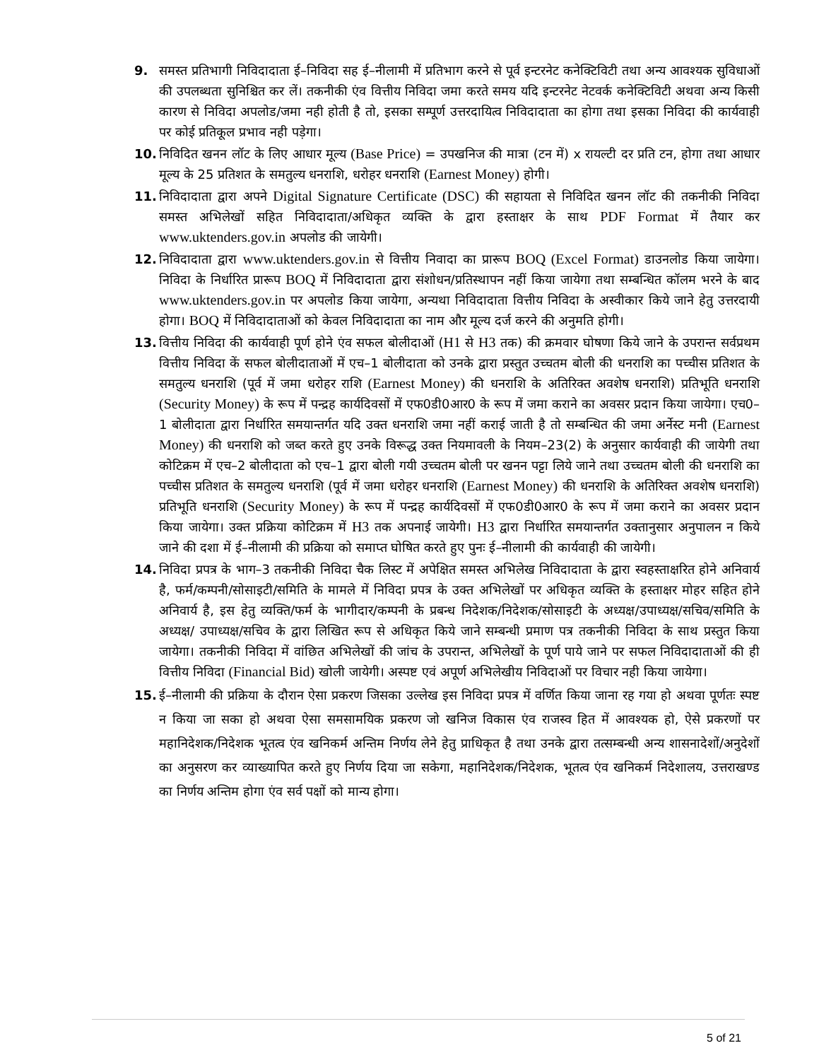9. समस्त प्रतिभागी निविदादाता ई–निविदा सह ई–नीलामी में प्रतिभाग करने से पूर्व इन्टरनेट कनेक्टिविटी तथा अन्य आवश्यक सुविधाओं की उपलब्धता सुनिश्चित कर लें। तकनीकी एंव वित्तीय निविदा जमा करते समय यदि इन्टरनेट नेटवर्क कनेक्टिविटी अथवा अन्य किसी कारण से निविदा अपलोड/जमा नही होती है तो, इसका सम्पूर्ण उत्तरदायित्व निविदादाता का होगा तथा इसका निविदा की कार्यवाही पर कोई प्रतिकूल प्रभाव नही पड़ेगा।
10. निविदित खनन लॉट के लिए आधार मूल्य (Base Price) = उपखनिज की मात्रा (टन में) x रायल्टी दर प्रति टन, होगा तथा आधार मूल्य के 25 प्रतिशत के समतुल्य धनराशि, धरोहर धनराशि (Earnest Money) होगी।
11. निविदादाता द्वारा अपने Digital Signature Certificate (DSC) की सहायता से निविदित खनन लॉट की तकनीकी निविदा समस्त अभिलेखों सहित निविदादाता/अधिकृत व्यक्ति के द्वारा हस्ताक्षर के साथ PDF Format में तैयार कर www.uktenders.gov.in अपलोड की जायेगी।
12. निविदादाता द्वारा www.uktenders.gov.in से वित्तीय निवादा का प्रारूप BOQ (Excel Format) डाउनलोड किया जायेगा। निविदा के निर्धारित प्रारूप BOQ में निविदादाता द्वारा संशोधन/प्रतिस्थापन नहीं किया जायेगा तथा सम्बन्धित कॉलम भरने के बाद www.uktenders.gov.in पर अपलोड किया जायेगा, अन्यथा निविदादाता वित्तीय निविदा के अस्वीकार किये जाने हेतु उत्तरदायी होगा। BOQ में निविदादाताओं को केवल निविदादाता का नाम और मूल्य दर्ज करने की अनुमति होगी।
13. वित्तीय निविदा की कार्यवाही पूर्ण होने एंव सफल बोलीदाओं (H1 से H3 तक) की क्रमवार घोषणा किये जाने के उपरान्त सर्वप्रथम वित्तीय निविदा कें सफल बोलीदाताओं में एच–1 बोलीदाता को उनके द्वारा प्रस्तुत उच्चतम बोली की धनराशि का पच्चीस प्रतिशत के समतुल्य धनराशि (पूर्व में जमा धरोहर राशि (Earnest Money) की धनराशि के अतिरिक्त अवशेष धनराशि) प्रतिभूति धनराशि (Security Money) के रूप में पन्द्रह कार्यदिवसों में एफ0डी0आर0 के रूप में जमा कराने का अवसर प्रदान किया जायेगा। एच0–1 बोलीदाता द्वारा निर्धारित समयान्तर्गत यदि उक्त धनराशि जमा नहीं कराई जाती है तो सम्बन्धित की जमा अर्नेस्ट मनी (Earnest Money) की धनराशि को जब्त करते हुए उनके विरूद्ध उक्त नियमावली के नियम–23(2) के अनुसार कार्यवाही की जायेगी तथा कोटिक्रम में एच–2 बोलीदाता को एच–1 द्वारा बोली गयी उच्चतम बोली पर खनन पट्टा लिये जाने तथा उच्चतम बोली की धनराशि का पच्चीस प्रतिशत के समतुल्य धनराशि (पूर्व में जमा धरोहर धनराशि (Earnest Money) की धनराशि के अतिरिक्त अवशेष धनराशि) प्रतिभूति धनराशि (Security Money) के रूप में पन्द्रह कार्यदिवसों में एफ0डी0आर0 के रूप में जमा कराने का अवसर प्रदान किया जायेगा। उक्त प्रक्रिया कोटिक्रम में H3 तक अपनाई जायेगी। H3 द्वारा निर्धारित समयान्तर्गत उक्तानुसार अनुपालन न किये जाने की दशा में ई–नीलामी की प्रक्रिया को समाप्त घोषित करते हुए पुनः ई–नीलामी की कार्यवाही की जायेगी।
14. निविदा प्रपत्र के भाग–3 तकनीकी निविदा चैक लिस्ट में अपेक्षित समस्त अभिलेख निविदादाता के द्वारा स्वहस्ताक्षरित होने अनिवार्य है, फर्म/कम्पनी/सोसाइटी/समिति के मामले में निविदा प्रपत्र के उक्त अभिलेखों पर अधिकृत व्यक्ति के हस्ताक्षर मोहर सहित होने अनिवार्य है, इस हेतु व्यक्ति/फर्म के भागीदार/कम्पनी के प्रबन्ध निदेशक/निदेशक/सोसाइटी के अध्यक्ष/उपाध्यक्ष/सचिव/समिति के अध्यक्ष/ उपाध्यक्ष/सचिव के द्वारा लिखित रूप से अधिकृत किये जाने सम्बन्धी प्रमाण पत्र तकनीकी निविदा के साथ प्रस्तुत किया जायेगा। तकनीकी निविदा में वांछित अभिलेखों की जांच के उपरान्त, अभिलेखों के पूर्ण पाये जाने पर सफल निविदादाताओं की ही वित्तीय निविदा (Financial Bid) खोली जायेगी। अस्पष्ट एवं अपूर्ण अभिलेखीय निविदाओं पर विचार नही किया जायेगा।
15. ई–नीलामी की प्रक्रिया के दौरान ऐसा प्रकरण जिसका उल्लेख इस निविदा प्रपत्र में वर्णित किया जाना रह गया हो अथवा पूर्णतः स्पष्ट न किया जा सका हो अथवा ऐसा समसामयिक प्रकरण जो खनिज विकास एंव राजस्व हित में आवश्यक हो, ऐसे प्रकरणों पर महानिदेशक/निदेशक भूतत्व एंव खनिकर्म अन्तिम निर्णय लेने हेतु प्राधिकृत है तथा उनके द्वारा तत्सम्बन्धी अन्य शासनादेशों/अनुदेशों का अनुसरण कर व्याख्यापित करते हुए निर्णय दिया जा सकेगा, महानिदेशक/निदेशक, भूतत्व एंव खनिकर्म निदेशालय, उत्तराखण्ड का निर्णय अन्तिम होगा एंव सर्व पक्षों को मान्य होगा।
5 of 21